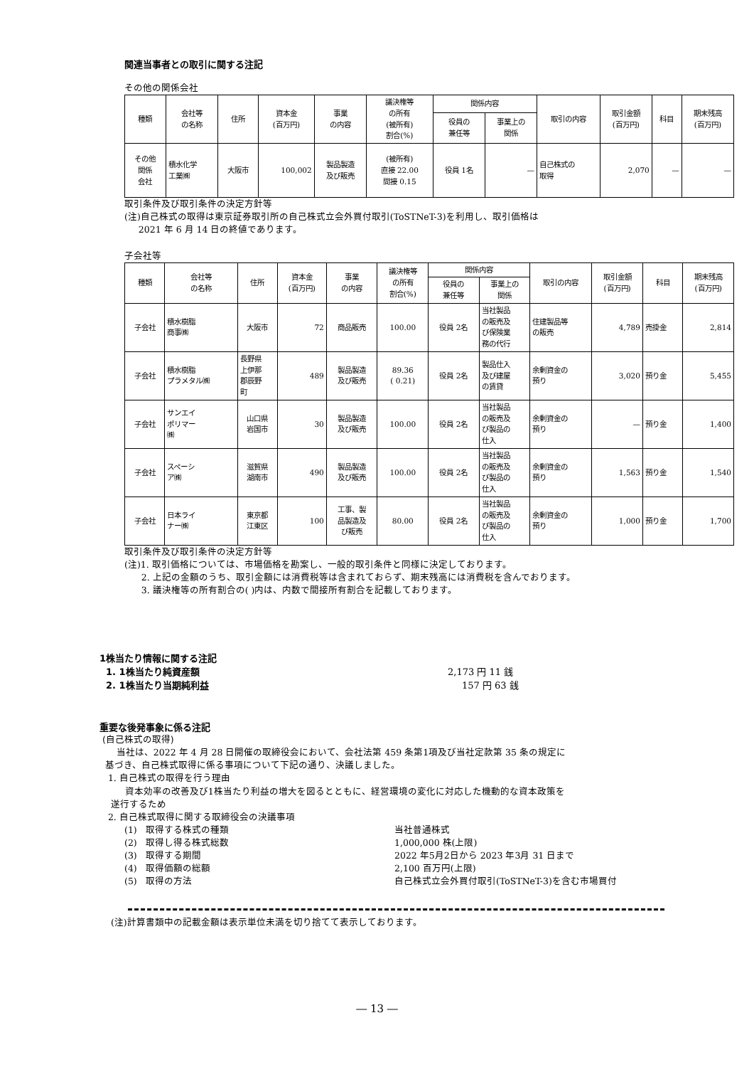関連当事者との取引に関する注記
その他の関係会社
| 種類 | 会社等 の名称 | 住所 | 資本金 (百万円) | 事業 の内容 | 議決権等 の所有 (被所有) 割合(%) | 関係内容 | | 取引の内容 | 取引金額 (百万円) | 科目 | 期末残高 (百万円) |
| --- | --- | --- | --- | --- | --- | --- | --- | --- | --- | --- | --- |
| | | | | | | 役員の 兼任等 | 事業上の 関係 | | | | |
| その他 関係 会社 | 積水化学 工業㈱ | 大阪市 | 100,002 | 製品製造 及び販売 | (被所有) 直接 22.00 間接 0.15 | 役員 1名 | — | 自己株式の 取得 | 2,070 | — | — |
取引条件及び取引条件の決定方針等
(注)自己株式の取得は東京証券取引所の自己株式立会外買付取引(ToSTNeT-3)を利用し、取引価格は
2021 年 6 月 14 日の終値であります。
子会社等
| 種類 | 会社等 の名称 | 住所 | 資本金 (百万円) | 事業 の内容 | 議決権等 の所有 割合(%) | 関係内容 | | 取引の内容 | 取引金額 (百万円) | 科目 | 期末残高 (百万円) |
| --- | --- | --- | --- | --- | --- | --- | --- | --- | --- | --- | --- |
| | | | | | | 役員の 兼任等 | 事業上の 関係 | | | | |
| 子会社 | 積水樹脂 商事㈱ | 大阪市 | 72 | 商品販売 | 100.00 | 役員 2名 | 当社製品 の販売及 び保険業 務の代行 | 住建製品等 の販売 | 4,789 | 売掛金 | 2,814 |
| 子会社 | 積水樹脂 プラメタル㈱ | 長野県 上伊那 郡辰野 町 | 489 | 製品製造 及び販売 | 89.36 ( 0.21) | 役員 2名 | 製品仕入 及び建屋 の賃貸 | 余剰資金の 預り | 3,020 | 預り金 | 5,455 |
| 子会社 | サンエイ ポリマー ㈱ | 山口県 岩国市 | 30 | 製品製造 及び販売 | 100.00 | 役員 2名 | 当社製品 の販売及 び製品の 仕入 | 余剰資金の 預り | — | 預り金 | 1,400 |
| 子会社 | スペーシ ア㈱ | 滋賀県 湖南市 | 490 | 製品製造 及び販売 | 100.00 | 役員 2名 | 当社製品 の販売及 び製品の 仕入 | 余剰資金の 預り | 1,563 | 預り金 | 1,540 |
| 子会社 | 日本ライ ナー㈱ | 東京都 江東区 | 100 | 工事、製 品製造及 び販売 | 80.00 | 役員 2名 | 当社製品 の販売及 び製品の 仕入 | 余剰資金の 預り | 1,000 | 預り金 | 1,700 |
取引条件及び取引条件の決定方針等
(注)1. 取引価格については、市場価格を勘案し、一般的取引条件と同様に決定しております。
2. 上記の金額のうち、取引金額には消費税等は含まれておらず、期末残高には消費税を含んでおります。
3. 議決権等の所有割合の( )内は、内数で間接所有割合を記載しております。
1株当たり情報に関する注記
1. 1株当たり純資産額 2,173 円 11 銭
2. 1株当たり当期純利益 157 円 63 銭
重要な後発事象に係る注記
(自己株式の取得)
当社は、2022 年 4 月 28 日開催の取締役会において、会社法第 459 条第1項及び当社定款第 35 条の規定に
基づき、自己株式取得に係る事項について下記の通り、決議しました。
1. 自己株式の取得を行う理由
資本効率の改善及び1株当たり利益の増大を図るとともに、経営環境の変化に対応した機動的な資本政策を
遂行するため
2. 自己株式取得に関する取締役会の決議事項
(1) 取得する株式の種類 当社普通株式
(2) 取得し得る株式総数 1,000,000 株(上限)
(3) 取得する期間 2022 年5月2日から 2023 年3月 31 日まで
(4) 取得価額の総額 2,100 百万円(上限)
(5) 取得の方法 自己株式立会外買付取引(ToSTNeT-3)を含む市場買付
(注)計算書類中の記載金額は表示単位未満を切り捨てて表示しております。
― 13 ―